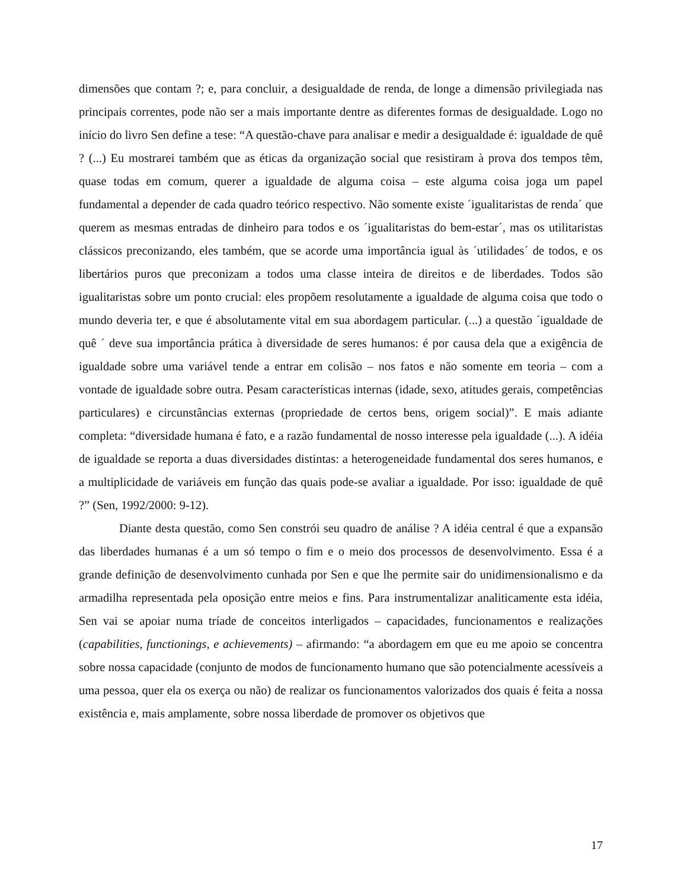dimensões que contam ?; e, para concluir, a desigualdade de renda, de longe a dimensão privilegiada nas principais correntes, pode não ser a mais importante dentre as diferentes formas de desigualdade. Logo no início do livro Sen define a tese: “A questão-chave para analisar e medir a desigualdade é: igualdade de quê ? (...) Eu mostrarei também que as éticas da organização social que resistiram à prova dos tempos têm, quase todas em comum, querer a igualdade de alguma coisa – este alguma coisa joga um papel fundamental a depender de cada quadro teórico respectivo. Não somente existe ´igualitaristas de renda´ que querem as mesmas entradas de dinheiro para todos e os ´igualitaristas do bem-estar´, mas os utilitaristas clássicos preconizando, eles também, que se acorde uma importância igual às ´utilidades´ de todos, e os libertários puros que preconizam a todos uma classe inteira de direitos e de liberdades. Todos são igualitaristas sobre um ponto crucial: eles propõem resolutamente a igualdade de alguma coisa que todo o mundo deveria ter, e que é absolutamente vital em sua abordagem particular. (...) a questão ´igualdade de quê ´ deve sua importância prática à diversidade de seres humanos: é por causa dela que a exigência de igualdade sobre uma variável tende a entrar em colisão – nos fatos e não somente em teoria – com a vontade de igualdade sobre outra. Pesam características internas (idade, sexo, atitudes gerais, competências particulares) e circunstâncias externas (propriedade de certos bens, origem social)”. E mais adiante completa: “diversidade humana é fato, e a razão fundamental de nosso interesse pela igualdade (...). A idéia de igualdade se reporta a duas diversidades distintas: a heterogeneidade fundamental dos seres humanos, e a multiplicidade de variáveis em função das quais pode-se avaliar a igualdade. Por isso: igualdade de quê ?” (Sen, 1992/2000: 9-12).
Diante desta questão, como Sen constrói seu quadro de análise ? A idéia central é que a expansão das liberdades humanas é a um só tempo o fim e o meio dos processos de desenvolvimento. Essa é a grande definição de desenvolvimento cunhada por Sen e que lhe permite sair do unidimensionalismo e da armadilha representada pela oposição entre meios e fins. Para instrumentalizar analiticamente esta idéia, Sen vai se apoiar numa tríade de conceitos interligados – capacidades, funcionamentos e realizações (capabilities, functionings, e achievements) – afirmando: “a abordagem em que eu me apoio se concentra sobre nossa capacidade (conjunto de modos de funcionamento humano que são potencialmente acessíveis a uma pessoa, quer ela os exerça ou não) de realizar os funcionamentos valorizados dos quais é feita a nossa existência e, mais amplamente, sobre nossa liberdade de promover os objetivos que
17